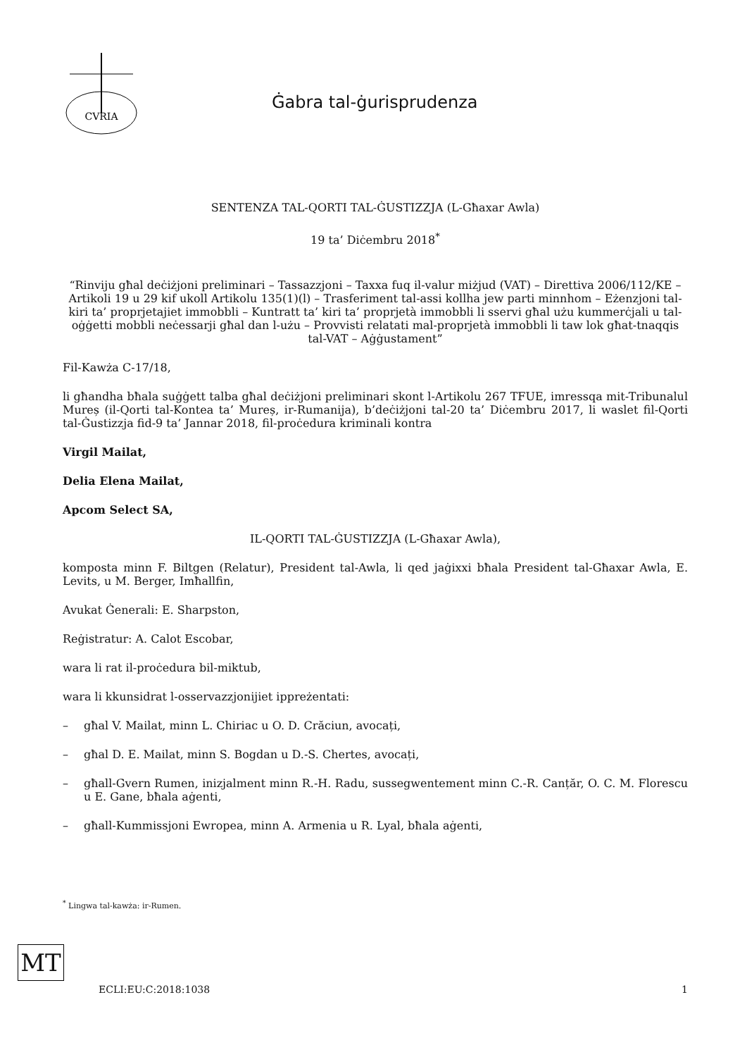CVRIA
Ġabra tal-ġurisprudenza
SENTENZA TAL-QORTI TAL-ĠUSTIZZJA (L-Għaxar Awla)
19 ta’ Diċembru 2018<sup>*</sup>
“Rinviju għal deċiżjoni preliminari – Tassazzjoni – Taxxa fuq il-valur miżjud (VAT) – Direttiva 2006/112/KE – Artikoli 19 u 29 kif ukoll Artikolu 135(1)(l) – Trasferiment tal-assi kollha jew parti minnhom – Eżenzjoni tal-kiri ta’ proprjetajiet immobbli – Kuntratt ta’ kiri ta’ proprjetà immobbli li sservi għal użu kummerċjali u tal-oġġetti mobbli neċessarji għal dan l-użu – Provvisti relatati mal-proprjetà immobbli li taw lok għat-tnaqqis tal-VAT – Aġġustament”
Fil-Kawża C-17/18,
li għandha bħala suġġett talba għal deċiżjoni preliminari skont l-Artikolu 267 TFUE, imressqa mit-Tribunalul Mureș (il-Qorti tal-Kontea ta’ Mureș, ir-Rumanija), b’deċiżjoni tal-20 ta’ Diċembru 2017, li waslet fil-Qorti tal-Ġustizzja fid-9 ta’ Jannar 2018, fil-proċedura kriminali kontra
Virgil Mailat,
Delia Elena Mailat,
Apcom Select SA,
IL-QORTI TAL-ĠUSTIZZJA (L-Għaxar Awla),
komposta minn F. Biltgen (Relatur), President tal-Awla, li qed jaġixxi bħala President tal-Għaxar Awla, E. Levits, u M. Berger, Imħallfin,
Avukat Ġenerali: E. Sharpston,
Reġistratur: A. Calot Escobar,
wara li rat il-proċedura bil-miktub,
wara li kkunsidrat l-osservazzjonijiet ippreżentati:
– għal V. Mailat, minn L. Chiriac u O. D. Crăciun, avocați,
– għal D. E. Mailat, minn S. Bogdan u D.-S. Chertes, avocați,
– għall-Gvern Rumen, inizjalment minn R.-H. Radu, sussegwentement minn C.-R. Canțăr, O. C. M. Florescu u E. Gane, bħala aġenti,
– għall-Kummissjoni Ewropea, minn A. Armenia u R. Lyal, bħala aġenti,
<sup>*</sup> Lingwa tal-kawża: ir-Rumen.
MT
ECLI:EU:C:2018:1038 1